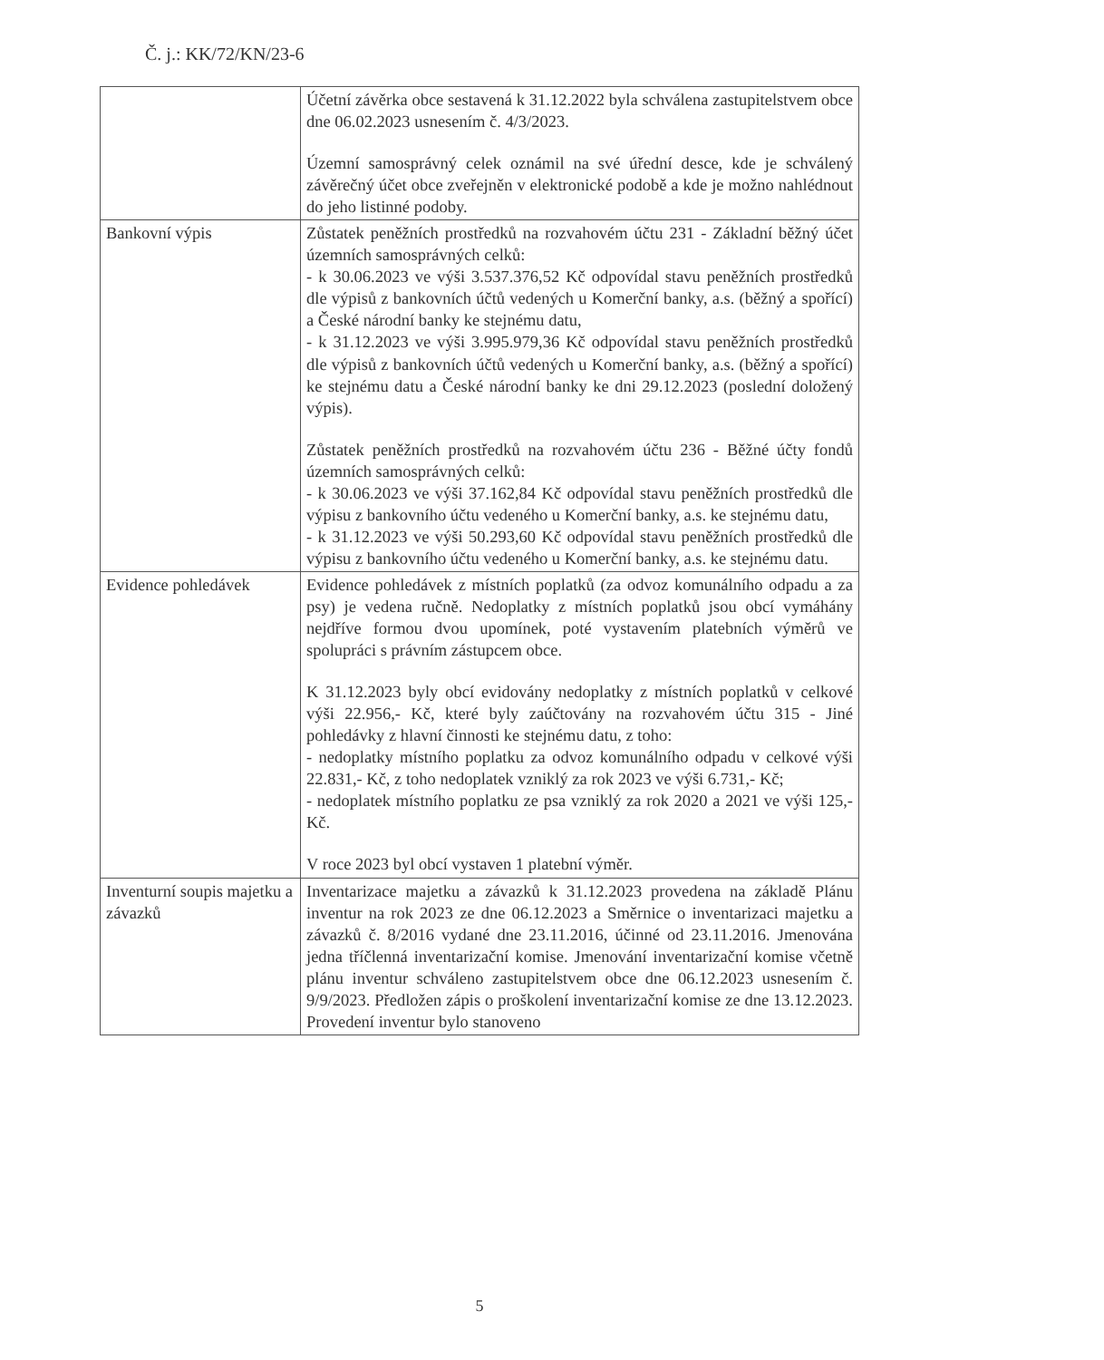Č. j.: KK/72/KN/23-6
| | Účetní závěrka obce sestavená k 31.12.2022 byla schválena zastupitelstvem obce dne 06.02.2023 usnesením č. 4/3/2023. Územní samosprávný celek oznámil na své úřední desce, kde je schválený závěrečný účet obce zveřejněn v elektronické podobě a kde je možno nahlédnout do jeho listinné podoby. |
| Bankovní výpis | Zůstatek peněžních prostředků na rozvahovém účtu 231 - Základní běžný účet územních samosprávných celků: - k 30.06.2023 ve výši 3.537.376,52 Kč odpovídal stavu peněžních prostředků dle výpisů z bankovních účtů vedených u Komerční banky, a.s. (běžný a spořící) a České národní banky ke stejnému datu, - k 31.12.2023 ve výši 3.995.979,36 Kč odpovídal stavu peněžních prostředků dle výpisů z bankovních účtů vedených u Komerční banky, a.s. (běžný a spořící) ke stejnému datu a České národní banky ke dni 29.12.2023 (poslední doložený výpis). Zůstatek peněžních prostředků na rozvahovém účtu 236 - Běžné účty fondů územních samosprávných celků: - k 30.06.2023 ve výši 37.162,84 Kč odpovídal stavu peněžních prostředků dle výpisu z bankovního účtu vedeného u Komerční banky, a.s. ke stejnému datu, - k 31.12.2023 ve výši 50.293,60 Kč odpovídal stavu peněžních prostředků dle výpisu z bankovního účtu vedeného u Komerční banky, a.s. ke stejnému datu. |
| Evidence pohledávek | Evidence pohledávek z místních poplatků (za odvoz komunálního odpadu a za psy) je vedena ručně. Nedoplatky z místních poplatků jsou obcí vymáhány nejdříve formou dvou upomínek, poté vystavením platebních výměrů ve spolupráci s právním zástupcem obce. K 31.12.2023 byly obcí evidovány nedoplatky z místních poplatků v celkové výši 22.956,- Kč, které byly zaúčtovány na rozvahovém účtu 315 - Jiné pohledávky z hlavní činnosti ke stejnému datu, z toho: - nedoplatky místního poplatku za odvoz komunálního odpadu v celkové výši 22.831,- Kč, z toho nedoplatek vzniklý za rok 2023 ve výši 6.731,- Kč; - nedoplatek místního poplatku ze psa vzniklý za rok 2020 a 2021 ve výši 125,- Kč. V roce 2023 byl obcí vystaven 1 platební výměr. |
| Inventurní soupis majetku a závazků | Inventarizace majetku a závazků k 31.12.2023 provedena na základě Plánu inventur na rok 2023 ze dne 06.12.2023 a Směrnice o inventarizaci majetku a závazků č. 8/2016 vydané dne 23.11.2016, účinné od 23.11.2016. Jmenována jedna tříčlenná inventarizační komise. Jmenování inventarizační komise včetně plánu inventur schváleno zastupitelstvem obce dne 06.12.2023 usnesením č. 9/9/2023. Předložen zápis o proškolení inventarizační komise ze dne 13.12.2023. Provedení inventur bylo stanoveno |
5